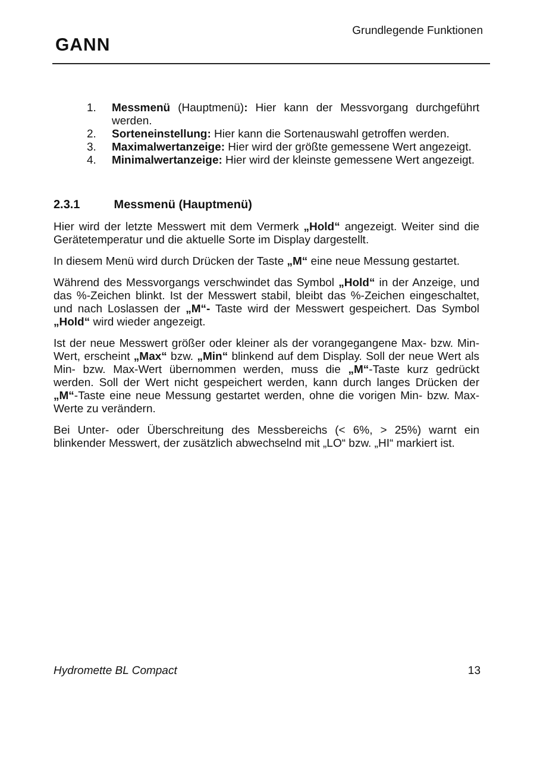GANN
Grundlegende Funktionen
1. Messmenü (Hauptmenü): Hier kann der Messvorgang durchgeführt werden.
2. Sorteneinstellung: Hier kann die Sortenauswahl getroffen werden.
3. Maximalwertanzeige: Hier wird der größte gemessene Wert angezeigt.
4. Minimalwertanzeige: Hier wird der kleinste gemessene Wert angezeigt.
2.3.1 Messmenü (Hauptmenü)
Hier wird der letzte Messwert mit dem Vermerk „Hold“ angezeigt. Weiter sind die Gerätetemperatur und die aktuelle Sorte im Display dargestellt.
In diesem Menü wird durch Drücken der Taste „M“ eine neue Messung gestartet.
Während des Messvorgangs verschwindet das Symbol „Hold“ in der Anzeige, und das %-Zeichen blinkt. Ist der Messwert stabil, bleibt das %-Zeichen eingeschaltet, und nach Loslassen der „M“- Taste wird der Messwert gespeichert. Das Symbol „Hold“ wird wieder angezeigt.
Ist der neue Messwert größer oder kleiner als der vorangegangene Max- bzw. Min-Wert, erscheint „Max“ bzw. „Min“ blinkend auf dem Display. Soll der neue Wert als Min- bzw. Max-Wert übernommen werden, muss die „M“-Taste kurz gedrückt werden. Soll der Wert nicht gespeichert werden, kann durch langes Drücken der „M“-Taste eine neue Messung gestartet werden, ohne die vorigen Min- bzw. Max-Werte zu verändern.
Bei Unter- oder Überschreitung des Messbereichs (< 6%, > 25%) warnt ein blinkender Messwert, der zusätzlich abwechselnd mit „LO“ bzw. „HI“ markiert ist.
Hydromette BL Compact 13